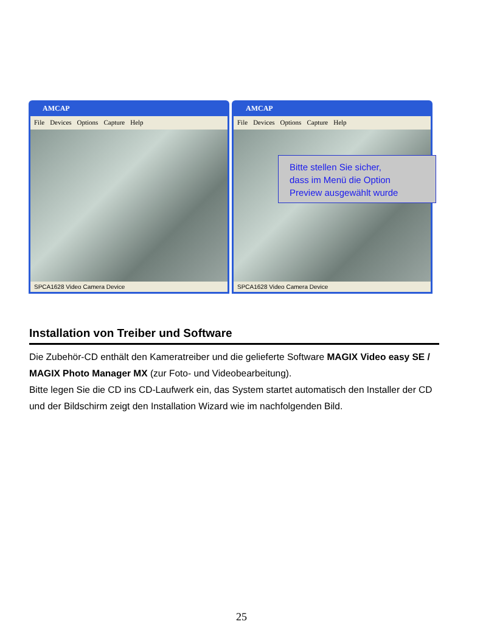AMCAP
File Devices Options Capture Help
SPCA1628 Video Camera Device
AMCAP
File Devices Options Capture Help
SPCA1628 Video Camera Device
Bitte stellen Sie sicher,
dass im Menü die Option
Preview ausgewählt wurde
Installation von Treiber und Software
Die Zubehör-CD enthält den Kameratreiber und die gelieferte Software MAGIX Video easy SE / MAGIX Photo Manager MX (zur Foto- und Videobearbeitung).
Bitte legen Sie die CD ins CD-Laufwerk ein, das System startet automatisch den Installer der CD und der Bildschirm zeigt den Installation Wizard wie im nachfolgenden Bild.
25